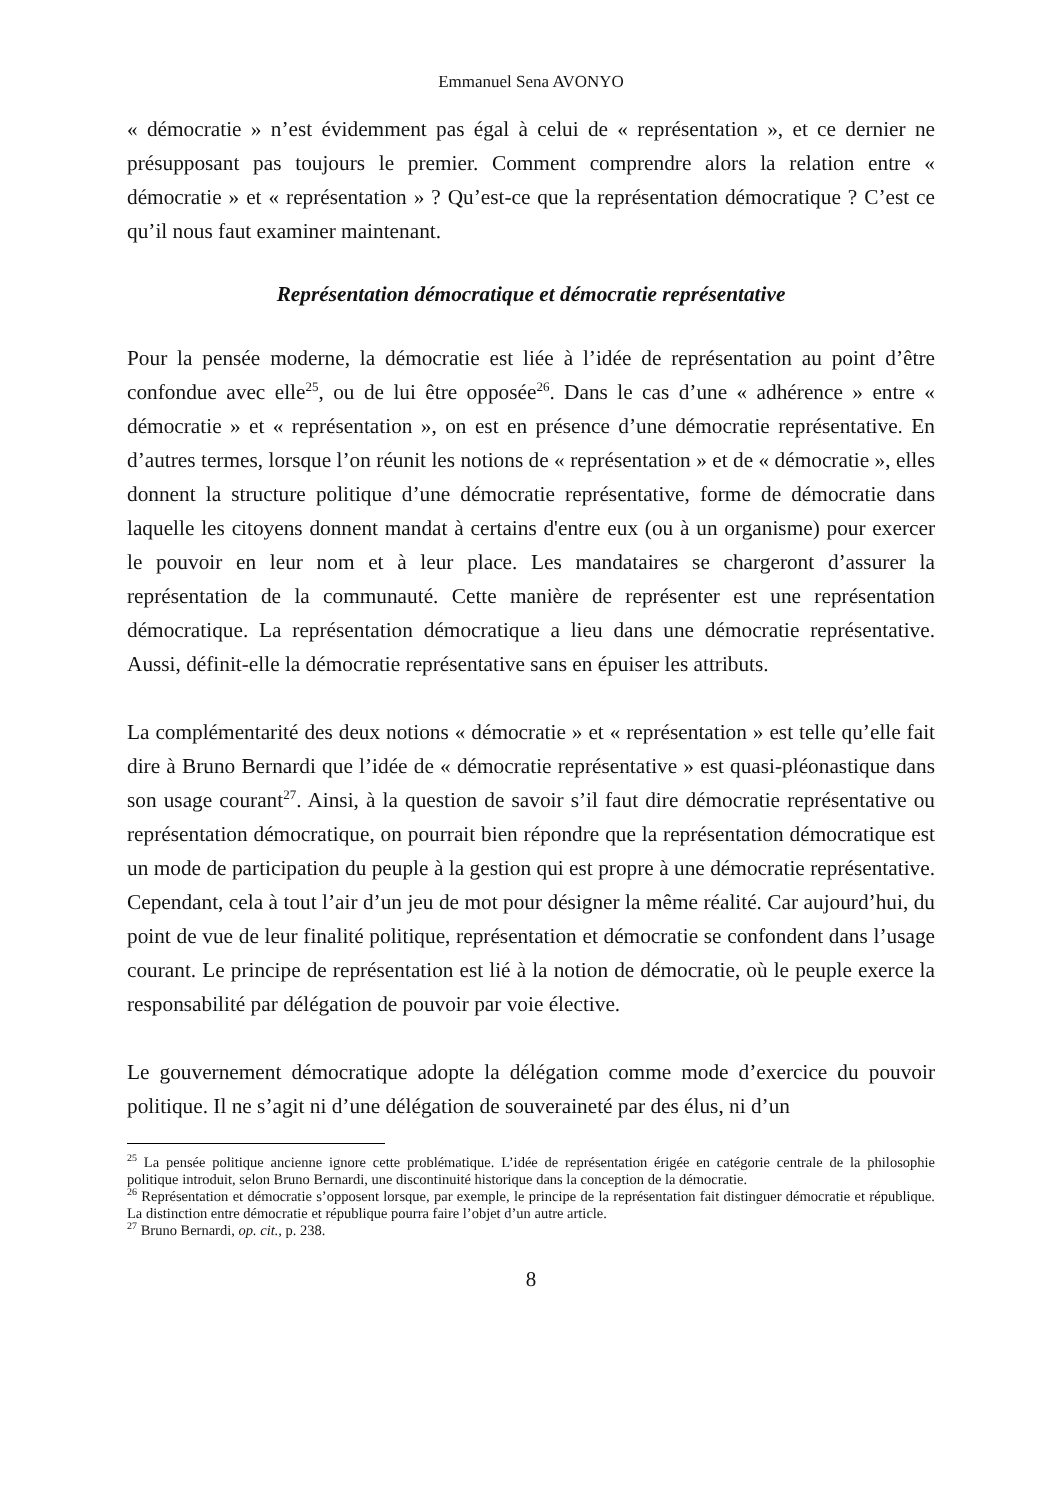Emmanuel Sena AVONYO
« démocratie » n’est évidemment pas égal à celui de « représentation », et ce dernier ne présupposant pas toujours le premier. Comment comprendre alors la relation entre « démocratie » et « représentation » ? Qu’est-ce que la représentation démocratique ? C’est ce qu’il nous faut examiner maintenant.
Représentation démocratique et démocratie représentative
Pour la pensée moderne, la démocratie est liée à l’idée de représentation au point d’être confondue avec elle<sup>25</sup>, ou de lui être opposée<sup>26</sup>. Dans le cas d’une « adhérence » entre « démocratie » et « représentation », on est en présence d’une démocratie représentative. En d’autres termes, lorsque l’on réunit les notions de « représentation » et de « démocratie », elles donnent la structure politique d’une démocratie représentative, forme de démocratie dans laquelle les citoyens donnent mandat à certains d'entre eux (ou à un organisme) pour exercer le pouvoir en leur nom et à leur place. Les mandataires se chargeront d’assurer la représentation de la communauté. Cette manière de représenter est une représentation démocratique. La représentation démocratique a lieu dans une démocratie représentative. Aussi, définit-elle la démocratie représentative sans en épuiser les attributs.
La complémentarité des deux notions « démocratie » et « représentation » est telle qu’elle fait dire à Bruno Bernardi que l’idée de « démocratie représentative » est quasi-pléonastique dans son usage courant<sup>27</sup>. Ainsi, à la question de savoir s’il faut dire démocratie représentative ou représentation démocratique, on pourrait bien répondre que la représentation démocratique est un mode de participation du peuple à la gestion qui est propre à une démocratie représentative. Cependant, cela à tout l’air d’un jeu de mot pour désigner la même réalité. Car aujourd’hui, du point de vue de leur finalité politique, représentation et démocratie se confondent dans l’usage courant. Le principe de représentation est lié à la notion de démocratie, où le peuple exerce la responsabilité par délégation de pouvoir par voie élective.
Le gouvernement démocratique adopte la délégation comme mode d’exercice du pouvoir politique. Il ne s’agit ni d’une délégation de souveraineté par des élus, ni d’un
<sup>25</sup> La pensée politique ancienne ignore cette problématique. L’idée de représentation érigée en catégorie centrale de la philosophie politique introduit, selon Bruno Bernardi, une discontinuité historique dans la conception de la démocratie.
<sup>26</sup> Représentation et démocratie s’opposent lorsque, par exemple, le principe de la représentation fait distinguer démocratie et république. La distinction entre démocratie et république pourra faire l’objet d’un autre article.
<sup>27</sup> Bruno Bernardi, op. cit., p. 238.
8